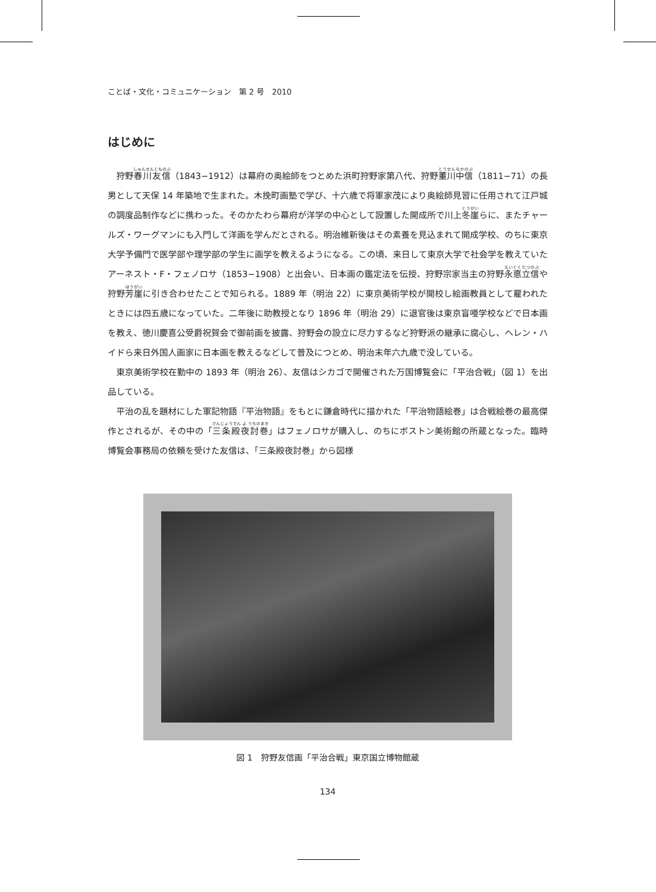ことば・文化・コミュニケーション　第 2 号　2010
はじめに
狩野春川友信（1843−1912）は幕府の奥絵師をつとめた浜町狩野家第八代、狩野董川中信（1811−71）の長男として天保 14 年築地で生まれた。木挽町画塾で学び、十六歳で将軍家茂により奥絵師見習に任用されて江戸城の調度品制作などに携わった。そのかたわら幕府が洋学の中心として設置した開成所で川上冬崖らに、またチャールズ・ワーグマンにも入門して洋画を学んだとされる。明治維新後はその素養を見込まれて開成学校、のちに東京大学予備門で医学部や理学部の学生に画学を教えるようになる。この頃、来日して東京大学で社会学を教えていたアーネスト・F・フェノロサ（1853−1908）と出会い、日本画の鑑定法を伝授、狩野宗家当主の狩野永悳立信や狩野芳崖に引き合わせたことで知られる。1889 年（明治 22）に東京美術学校が開校し絵画教員として雇われたときには四五歳になっていた。二年後に助教授となり 1896 年（明治 29）に退官後は東京盲唖学校などで日本画を教え、徳川慶喜公受爵祝賀会で御前画を披露、狩野会の設立に尽力するなど狩野派の継承に腐心し、ヘレン・ハイドら来日外国人画家に日本画を教えるなどして普及につとめ、明治末年六九歳で没している。
東京美術学校在勤中の 1893 年（明治 26）、友信はシカゴで開催された万国博覧会に「平治合戦」（図 1）を出品している。
平治の乱を題材にした軍記物語『平治物語』をもとに鎌倉時代に描かれた「平治物語絵巻」は合戦絵巻の最高傑作とされるが、その中の「三条殿夜討巻」はフェノロサが購入し、のちにボストン美術館の所蔵となった。臨時博覧会事務局の依頼を受けた友信は、「三条殿夜討巻」から図様
図 1　狩野友信画「平治合戦」東京国立博物館蔵
134